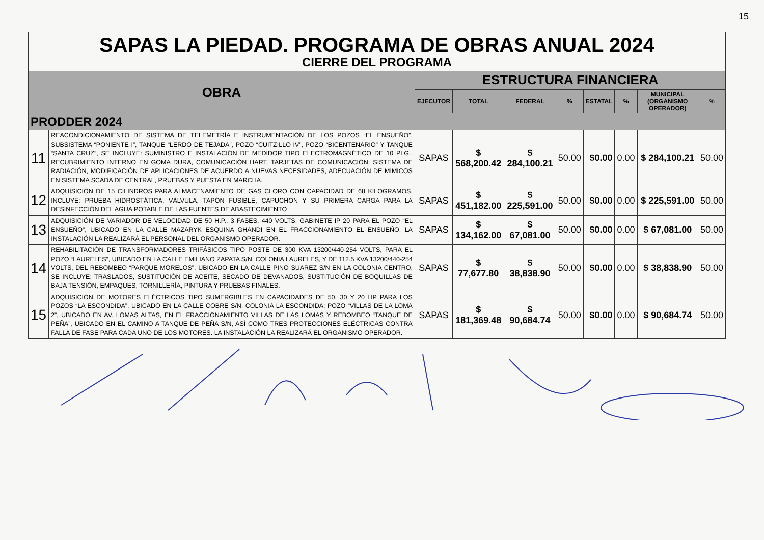15
| SAPAS LA PIEDAD. PROGRAMA DE OBRAS ANUAL 2024 CIERRE DEL PROGRAMA | | | | | | | | | |
| OBRA | | ESTRUCTURA FINANCIERA | | | | | | | |
| | | EJECUTOR | TOTAL | FEDERAL | % | ESTATAL | % | MUNICIPAL (ORGANISMO OPERADOR) | % |
| PRODDER 2024 | | | | | | | | | |
| 11 | REACONDICIONAMIENTO DE SISTEMA DE TELEMETRÍA E INSTRUMENTACIÓN DE LOS POZOS “EL ENSUEÑO”, SUBSISTEMA “PONIENTE I”, TANQUE “LERDO DE TEJADA”, POZO “CUITZILLO IV”, POZO “BICENTENARIO” Y TANQUE “SANTA CRUZ”, SE INCLUYE: SUMINISTRO E INSTALACIÓN DE MEDIDOR TIPO ELECTROMAGNÉTICO DE 10 PLG., RECUBRIMIENTO INTERNO EN GOMA DURA, COMUNICACIÓN HART, TARJETAS DE COMUNICACIÓN, SISTEMA DE RADIACIÓN, MODIFICACIÓN DE APLICACIONES DE ACUERDO A NUEVAS NECESIDADES, ADECUACIÓN DE MIMICOS EN SISTEMA SCADA DE CENTRAL, PRUEBAS Y PUESTA EN MARCHA. | SAPAS | $ 568,200.42 | $ 284,100.21 | 50.00 | $0.00 | 0.00 | $ 284,100.21 | 50.00 |
| 12 | ADQUISICIÓN DE 15 CILINDROS PARA ALMACENAMIENTO DE GAS CLORO CON CAPACIDAD DE 68 KILOGRAMOS, INCLUYE: PRUEBA HIDROSTÁTICA, VÁLVULA, TAPÓN FUSIBLE, CAPUCHON Y SU PRIMERA CARGA PARA LA DESINFECCIÓN DEL AGUA POTABLE DE LAS FUENTES DE ABASTECIMIENTO | SAPAS | $ 451,182.00 | $ 225,591.00 | 50.00 | $0.00 | 0.00 | $ 225,591.00 | 50.00 |
| 13 | ADQUISICIÓN DE VARIADOR DE VELOCIDAD DE 50 H.P., 3 FASES, 440 VOLTS, GABINETE IP 20 PARA EL POZO “EL ENSUEÑO”, UBICADO EN LA CALLE MAZARYK ESQUINA GHANDI EN EL FRACCIONAMIENTO EL ENSUEÑO. LA INSTALACIÓN LA REALIZARÁ EL PERSONAL DEL ORGANISMO OPERADOR. | SAPAS | $ 134,162.00 | $ 67,081.00 | 50.00 | $0.00 | 0.00 | $ 67,081.00 | 50.00 |
| 14 | REHABILITACIÓN DE TRANSFORMADORES TRIFÁSICOS TIPO POSTE DE 300 KVA 13200/440-254 VOLTS, PARA EL POZO “LAURELES”, UBICADO EN LA CALLE EMILIANO ZAPATA S/N, COLONIA LAURELES, Y DE 112.5 KVA 13200/440-254 VOLTS, DEL REBOMBEO “PARQUE MORELOS”, UBICADO EN LA CALLE PINO SUAREZ S/N EN LA COLONIA CENTRO, SE INCLUYE: TRASLADOS, SUSTITUCIÓN DE ACEITE, SECADO DE DEVANADOS, SUSTITUCIÓN DE BOQUILLAS DE BAJA TENSIÓN, EMPAQUES, TORNILLERÍA, PINTURA Y PRUEBAS FINALES. | SAPAS | $ 77,677.80 | $ 38,838.90 | 50.00 | $0.00 | 0.00 | $ 38,838.90 | 50.00 |
| 15 | ADQUISICIÓN DE MOTORES ELÉCTRICOS TIPO SUMERGIBLES EN CAPACIDADES DE 50, 30 Y 20 HP PARA LOS POZOS “LA ESCONDIDA”, UBICADO EN LA CALLE COBRE S/N, COLONIA LA ESCONDIDA; POZO “VILLAS DE LA LOMA 2”, UBICADO EN AV. LOMAS ALTAS, EN EL FRACCIONAMIENTO VILLAS DE LAS LOMAS Y REBOMBEO “TANQUE DE PEÑA”, UBICADO EN EL CAMINO A TANQUE DE PEÑA S/N, ASÍ COMO TRES PROTECCIONES ELÉCTRICAS CONTRA FALLA DE FASE PARA CADA UNO DE LOS MOTORES. LA INSTALACIÓN LA REALIZARÁ EL ORGANISMO OPERADOR. | SAPAS | $ 181,369.48 | $ 90,684.74 | 50.00 | $0.00 | 0.00 | $ 90,684.74 | 50.00 |